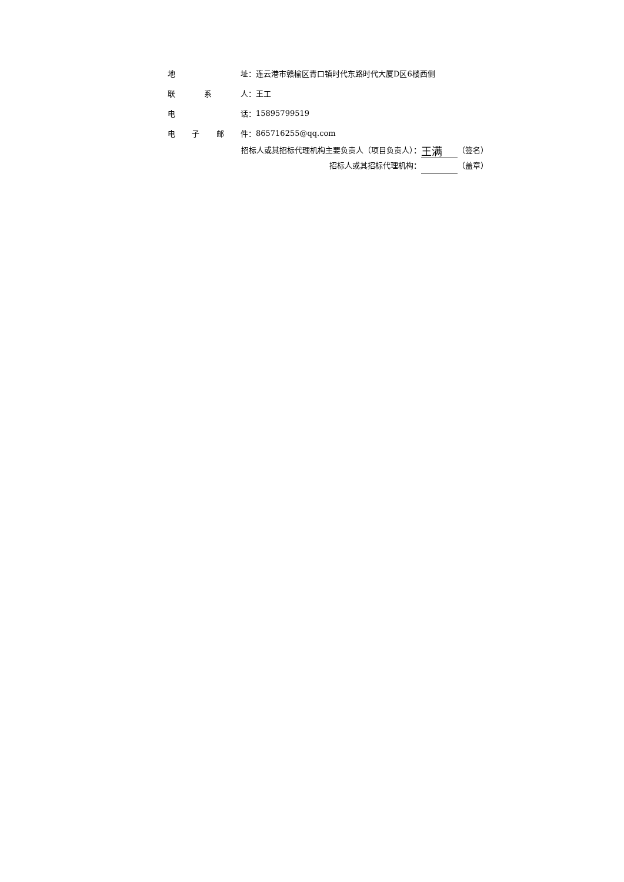地 址： 连云港市赣榆区青口镇时代东路时代大厦D区6楼西侧
联 系 人： 王工
电 话： 15895799519
电 子 邮 件： 865716255@qq.com
招标人或其招标代理机构主要负责人（项目负责人）： 王满 （签名）
招标人或其招标代理机构： （盖章）